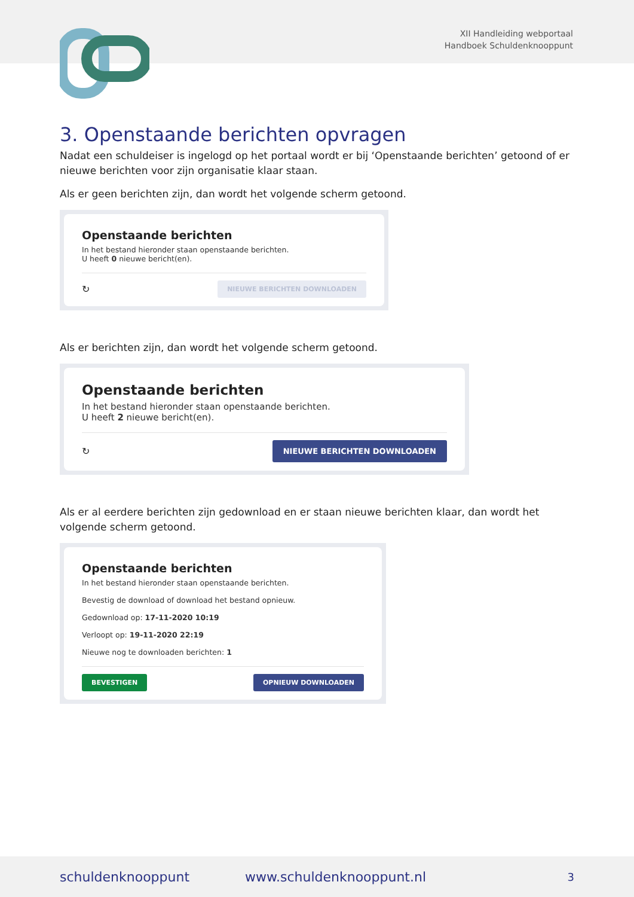XII Handleiding webportaal
Handboek Schuldenknooppunt
3. Openstaande berichten opvragen
Nadat een schuldeiser is ingelogd op het portaal wordt er bij ‘Openstaande berichten’ getoond of er nieuwe berichten voor zijn organisatie klaar staan.
Als er geen berichten zijn, dan wordt het volgende scherm getoond.
Openstaande berichten
In het bestand hieronder staan openstaande berichten.
U heeft 0 nieuwe bericht(en).
↻ NIEUWE BERICHTEN DOWNLOADEN
Als er berichten zijn, dan wordt het volgende scherm getoond.
Openstaande berichten
In het bestand hieronder staan openstaande berichten.
U heeft 2 nieuwe bericht(en).
↻ NIEUWE BERICHTEN DOWNLOADEN
Als er al eerdere berichten zijn gedownload en er staan nieuwe berichten klaar, dan wordt het volgende scherm getoond.
Openstaande berichten
In het bestand hieronder staan openstaande berichten.
Bevestig de download of download het bestand opnieuw.
Gedownload op: 17-11-2020 10:19
Verloopt op: 19-11-2020 22:19
Nieuwe nog te downloaden berichten: 1
BEVESTIGEN OPNIEUW DOWNLOADEN
schuldenknooppunt www.schuldenknooppunt.nl 3